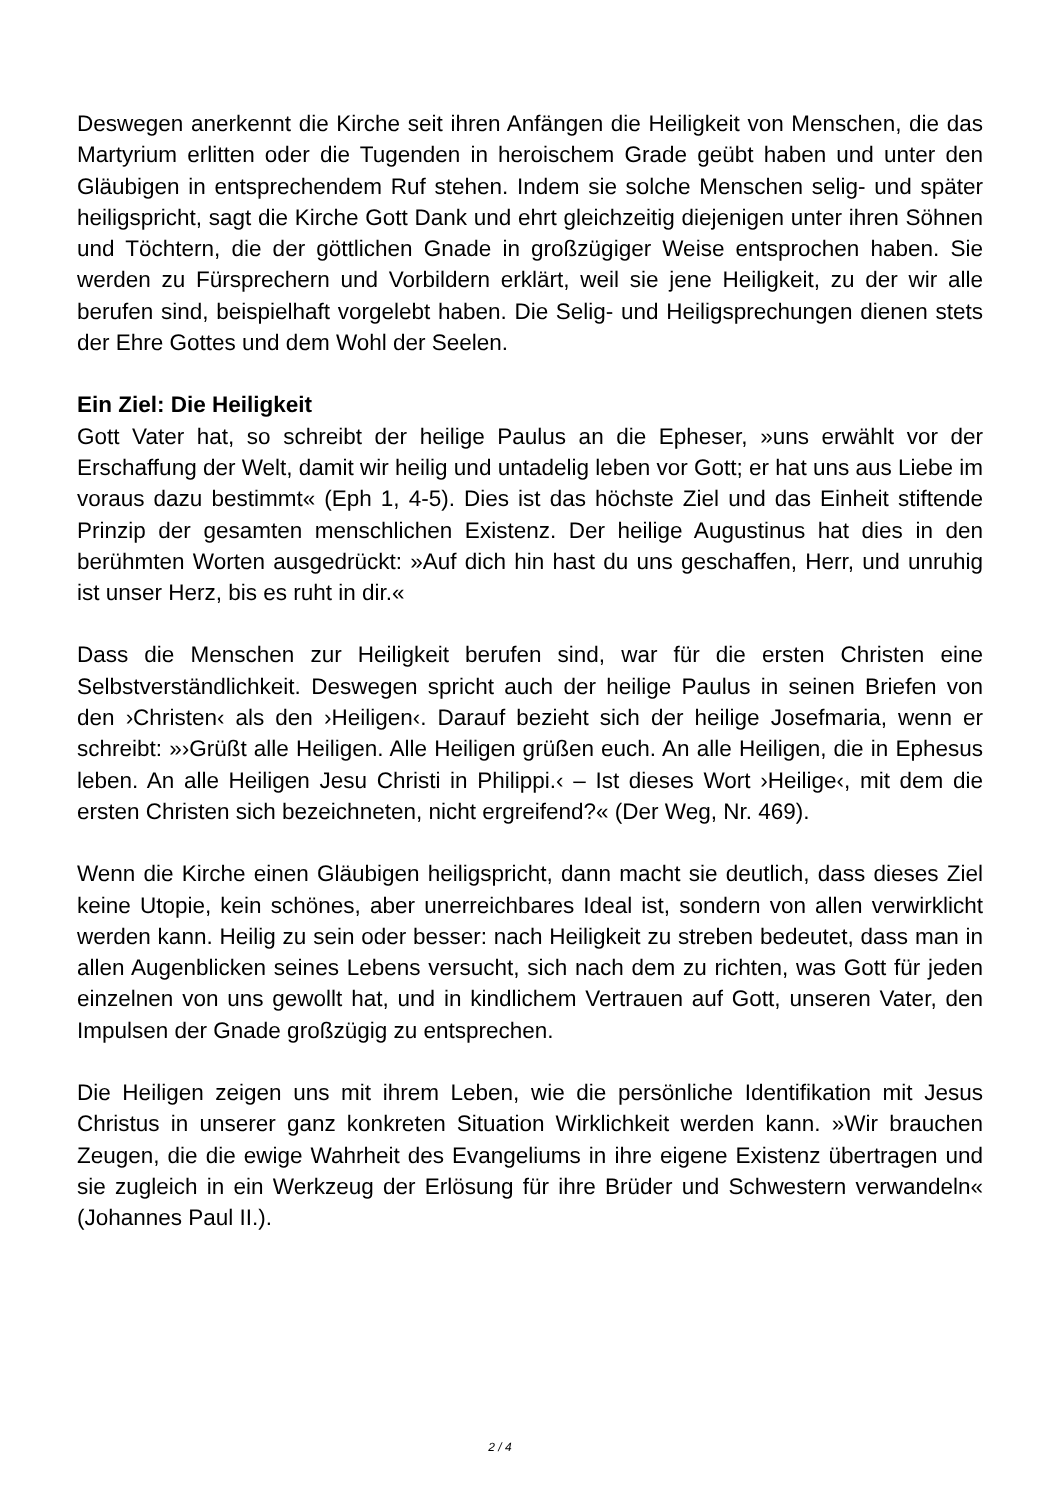Deswegen anerkennt die Kirche seit ihren Anfängen die Heiligkeit von Menschen, die das Martyrium erlitten oder die Tugenden in heroischem Grade geübt haben und unter den Gläubigen in entsprechendem Ruf stehen. Indem sie solche Menschen selig- und später heiligspricht, sagt die Kirche Gott Dank und ehrt gleichzeitig diejenigen unter ihren Söhnen und Töchtern, die der göttlichen Gnade in großzügiger Weise entsprochen haben. Sie werden zu Fürsprechern und Vorbildern erklärt, weil sie jene Heiligkeit, zu der wir alle berufen sind, beispielhaft vorgelebt haben. Die Selig- und Heiligsprechungen dienen stets der Ehre Gottes und dem Wohl der Seelen.
Ein Ziel: Die Heiligkeit
Gott Vater hat, so schreibt der heilige Paulus an die Epheser, »uns erwählt vor der Erschaffung der Welt, damit wir heilig und untadelig leben vor Gott; er hat uns aus Liebe im voraus dazu bestimmt« (Eph 1, 4-5). Dies ist das höchste Ziel und das Einheit stiftende Prinzip der gesamten menschlichen Existenz. Der heilige Augustinus hat dies in den berühmten Worten ausgedrückt: »Auf dich hin hast du uns geschaffen, Herr, und unruhig ist unser Herz, bis es ruht in dir.«
Dass die Menschen zur Heiligkeit berufen sind, war für die ersten Christen eine Selbstverständlichkeit. Deswegen spricht auch der heilige Paulus in seinen Briefen von den ›Christen‹ als den ›Heiligen‹. Darauf bezieht sich der heilige Josefmaria, wenn er schreibt: »›Grüßt alle Heiligen. Alle Heiligen grüßen euch. An alle Heiligen, die in Ephesus leben. An alle Heiligen Jesu Christi in Philippi.‹ – Ist dieses Wort ›Heilige‹, mit dem die ersten Christen sich bezeichneten, nicht ergreifend?« (Der Weg, Nr. 469).
Wenn die Kirche einen Gläubigen heiligspricht, dann macht sie deutlich, dass dieses Ziel keine Utopie, kein schönes, aber unerreichbares Ideal ist, sondern von allen verwirklicht werden kann. Heilig zu sein oder besser: nach Heiligkeit zu streben bedeutet, dass man in allen Augenblicken seines Lebens versucht, sich nach dem zu richten, was Gott für jeden einzelnen von uns gewollt hat, und in kindlichem Vertrauen auf Gott, unseren Vater, den Impulsen der Gnade großzügig zu entsprechen.
Die Heiligen zeigen uns mit ihrem Leben, wie die persönliche Identifikation mit Jesus Christus in unserer ganz konkreten Situation Wirklichkeit werden kann. »Wir brauchen Zeugen, die die ewige Wahrheit des Evangeliums in ihre eigene Existenz übertragen und sie zugleich in ein Werkzeug der Erlösung für ihre Brüder und Schwestern verwandeln« (Johannes Paul II.).
2 / 4